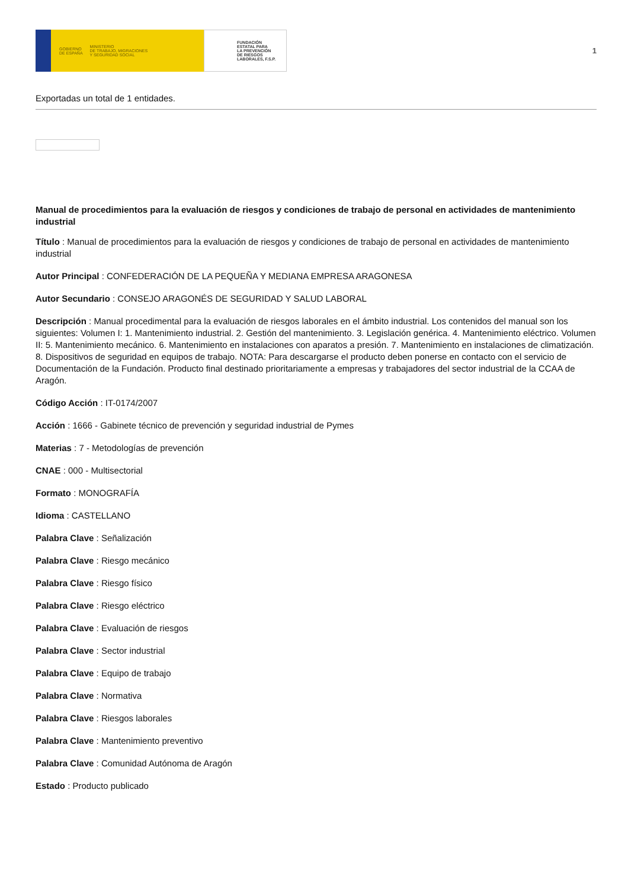GOBIERNO
DE ESPAÑA MINISTERIO
DE TRABAJO, MIGRACIONES
Y SEGURIDAD SOCIAL
FUNDACIÓN
ESTATAL PARA
LA PREVENCIÓN
DE RIESGOS
LABORALES, F.S.P.
1
Exportadas un total de 1 entidades.
Manual de procedimientos para la evaluación de riesgos y condiciones de trabajo de personal en actividades de mantenimiento industrial
Título : Manual de procedimientos para la evaluación de riesgos y condiciones de trabajo de personal en actividades de mantenimiento industrial
Autor Principal : CONFEDERACIÓN DE LA PEQUEÑA Y MEDIANA EMPRESA ARAGONESA
Autor Secundario : CONSEJO ARAGONÉS DE SEGURIDAD Y SALUD LABORAL
Descripción : Manual procedimental para la evaluación de riesgos laborales en el ámbito industrial. Los contenidos del manual son los siguientes: Volumen I: 1. Mantenimiento industrial. 2. Gestión del mantenimiento. 3. Legislación genérica. 4. Mantenimiento eléctrico. Volumen II: 5. Mantenimiento mecánico. 6. Mantenimiento en instalaciones con aparatos a presión. 7. Mantenimiento en instalaciones de climatización. 8. Dispositivos de seguridad en equipos de trabajo. NOTA: Para descargarse el producto deben ponerse en contacto con el servicio de Documentación de la Fundación. Producto final destinado prioritariamente a empresas y trabajadores del sector industrial de la CCAA de Aragón.
Código Acción : IT-0174/2007
Acción : 1666 - Gabinete técnico de prevención y seguridad industrial de Pymes
Materias : 7 - Metodologías de prevención
CNAE : 000 - Multisectorial
Formato : MONOGRAFÍA
Idioma : CASTELLANO
Palabra Clave : Señalización
Palabra Clave : Riesgo mecánico
Palabra Clave : Riesgo físico
Palabra Clave : Riesgo eléctrico
Palabra Clave : Evaluación de riesgos
Palabra Clave : Sector industrial
Palabra Clave : Equipo de trabajo
Palabra Clave : Normativa
Palabra Clave : Riesgos laborales
Palabra Clave : Mantenimiento preventivo
Palabra Clave : Comunidad Autónoma de Aragón
Estado : Producto publicado